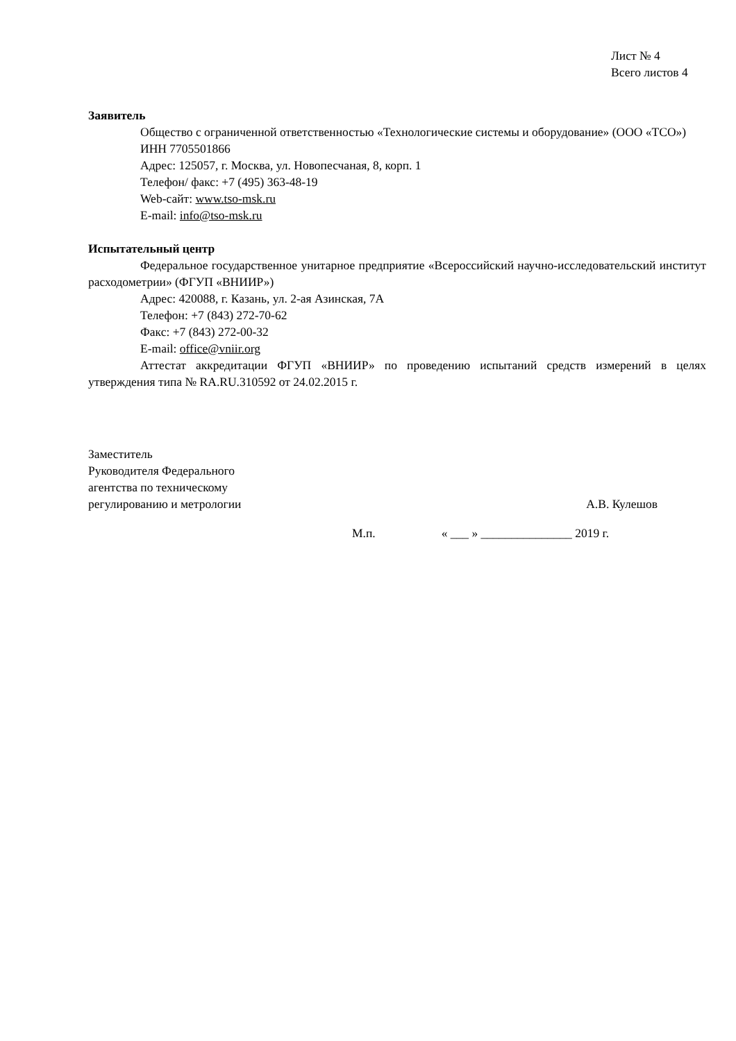Лист № 4
Всего листов 4
Заявитель
Общество с ограниченной ответственностью «Технологические системы и оборудование» (ООО «ТСО»)
ИНН 7705501866
Адрес: 125057, г. Москва, ул. Новопесчаная, 8, корп. 1
Телефон/ факс: +7 (495) 363-48-19
Web-сайт: www.tso-msk.ru
E-mail: info@tso-msk.ru
Испытательный центр
Федеральное государственное унитарное предприятие «Всероссийский научно-исследовательский институт расходометрии» (ФГУП «ВНИИР»)
Адрес: 420088, г. Казань, ул. 2-ая Азинская, 7А
Телефон: +7 (843) 272-70-62
Факс: +7 (843) 272-00-32
E-mail: office@vniir.org
Аттестат аккредитации ФГУП «ВНИИР» по проведению испытаний средств измерений в целях утверждения типа № RA.RU.310592 от 24.02.2015 г.
Заместитель
Руководителя Федерального
агентства по техническому
регулированию и метрологии
А.В. Кулешов
М.п. « ___ » _______________ 2019 г.